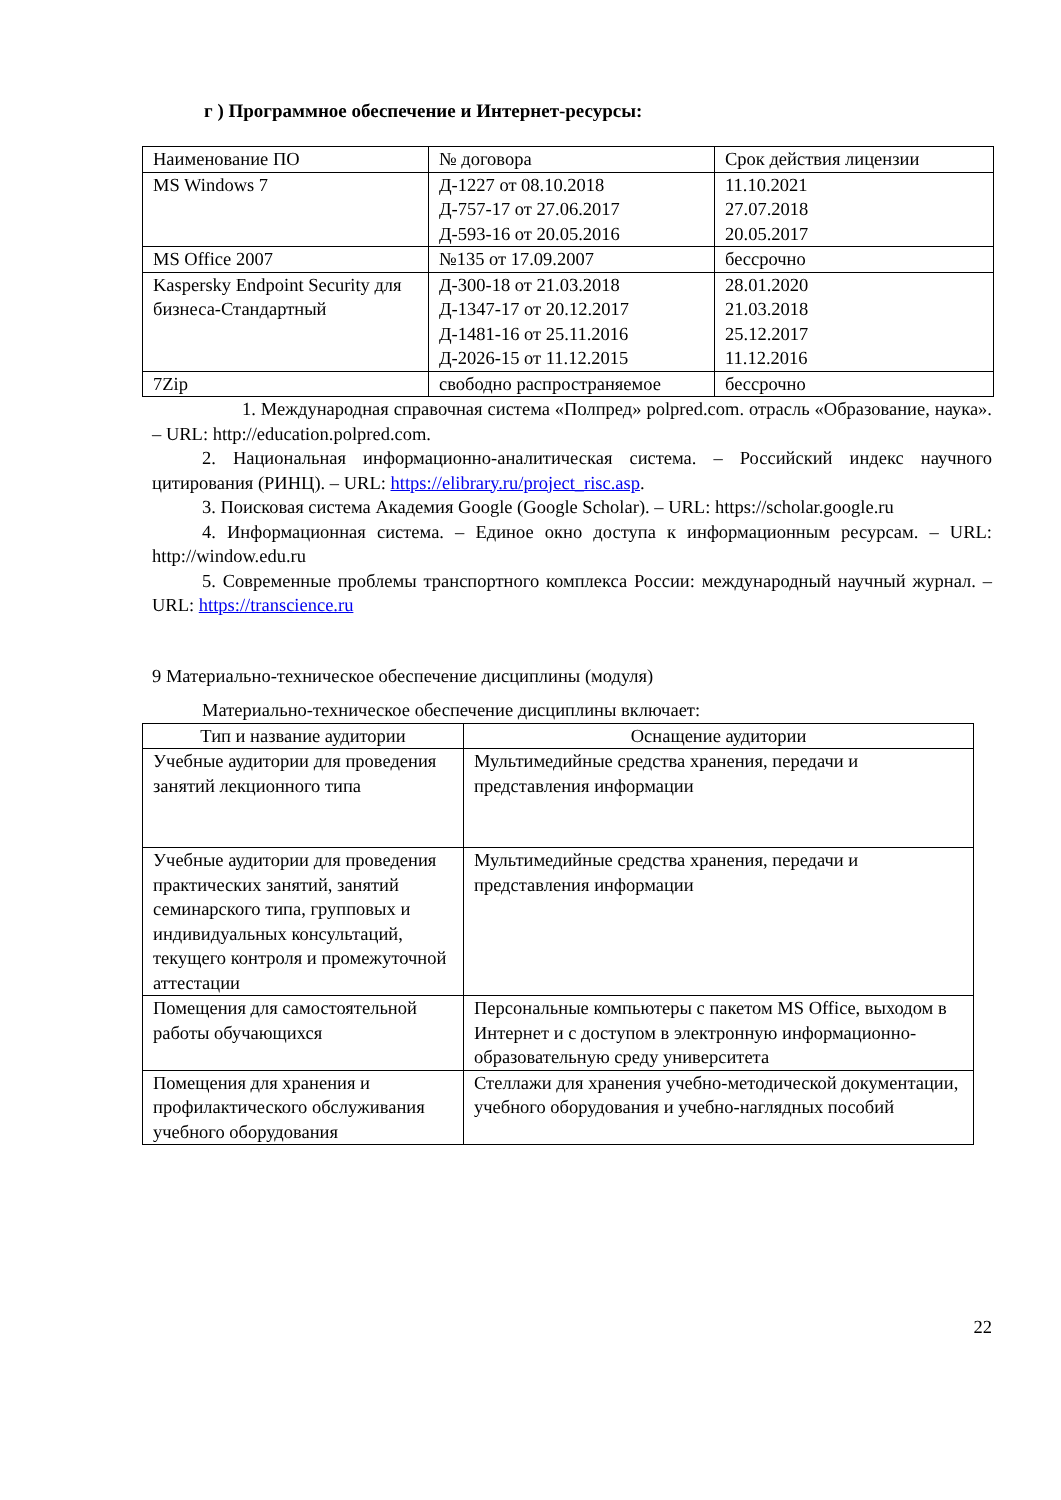г ) Программное обеспечение и Интернет-ресурсы:
| Наименование ПО | № договора | Срок действия лицензии |
| --- | --- | --- |
| MS Windows 7 | Д-1227 от 08.10.2018 Д-757-17 от 27.06.2017 Д-593-16 от 20.05.2016 | 11.10.2021 27.07.2018 20.05.2017 |
| MS Office 2007 | №135 от 17.09.2007 | бессрочно |
| Kaspersky Endpoint Security для бизнеса-Стандартный | Д-300-18 от 21.03.2018 Д-1347-17 от 20.12.2017 Д-1481-16 от 25.11.2016 Д-2026-15 от 11.12.2015 | 28.01.2020 21.03.2018 25.12.2017 11.12.2016 |
| 7Zip | свободно распространяемое | бессрочно |
1. Международная справочная система «Полпред» polpred.com. отрасль «Образование, наука». – URL: http://education.polpred.com.
2. Национальная информационно-аналитическая система. – Российский индекс научного цитирования (РИНЦ). – URL: https://elibrary.ru/project_risc.asp.
3. Поисковая система Академия Google (Google Scholar). – URL: https://scholar.google.ru
4. Информационная система. – Единое окно доступа к информационным ресурсам. – URL: http://window.edu.ru
5. Современные проблемы транспортного комплекса России: международный научный журнал. – URL: https://transcience.ru
9 Материально-техническое обеспечение дисциплины (модуля)
Материально-техническое обеспечение дисциплины включает:
| Тип и название аудитории | Оснащение аудитории |
| --- | --- |
| Учебные аудитории для проведения занятий лекционного типа | Мультимедийные средства хранения, передачи и представления информации |
| Учебные аудитории для проведения практических занятий, занятий семинарского типа, групповых и индивидуальных консультаций, текущего контроля и промежуточной аттестации | Мультимедийные средства хранения, передачи и представления информации |
| Помещения для самостоятельной работы обучающихся | Персональные компьютеры с пакетом MS Office, выходом в Интернет и с доступом в электронную информационно-образовательную среду университета |
| Помещения для хранения и профилактического обслуживания учебного оборудования | Стеллажи для хранения учебно-методической документации, учебного оборудования и учебно-наглядных пособий |
22